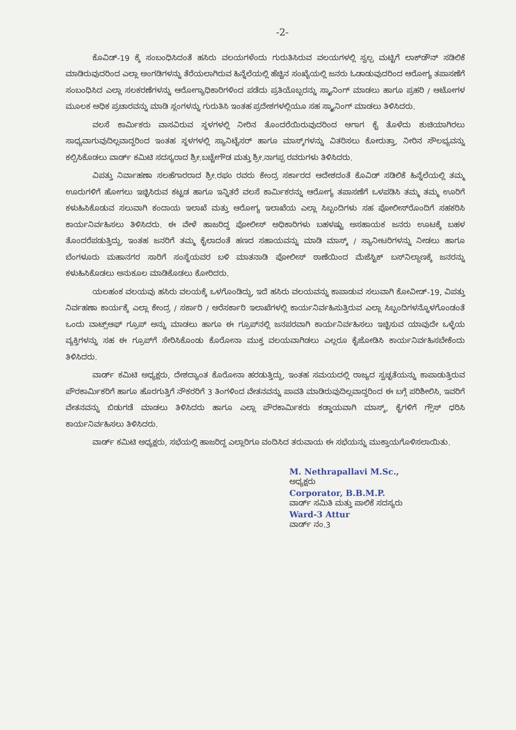-2-
ಕೊವಿಡ್-19 ಕ್ಕೆ ಸಂಬಂಧಿಸಿದಂತೆ ಹಸಿರು ವಲಯಗಳೆಂದು ಗುರುತಿಸಿರುವ ವಲಯಗಳಲ್ಲಿ ಸ್ವಲ್ಪ ಮಟ್ಟಿಗೆ ಲಾಕ್‌ಡೌನ್ ಸಡಿಲಿಕೆ ಮಾಡಿರುವುದರಿಂದ ಎಲ್ಲಾ ಅಂಗಡಿಗಳನ್ನು ತೆರೆಯಲಾಗಿರುವ ಹಿನ್ನೆಲೆಯಲ್ಲಿ ಹೆಚ್ಚಿನ ಸಂಖ್ಯೆಯಲ್ಲಿ ಜನರು ಓಡಾಡುವುದರಿಂದ ಆರೋಗ್ಯ ತಪಾಸಣೆಗೆ ಸಂಬಂಧಿಸಿದ ಎಲ್ಲಾ ಸಲಕರಣೆಗಳನ್ನು ಆರೋಗ್ಯಾಧಿಕಾರಿಗಳಿಂದ ಪಡೆದು ಪ್ರತಿಯೊಬ್ಬರನ್ನು ಸ್ಕ್ಯಾನಿಂಗ್ ಮಾಡಲು ಹಾಗೂ ಪ್ರಹರಿ / ಆಟೋಗಳ ಮೂಲಕ ಅಧಿಕ ಪ್ರಚಾರವನ್ನು ಮಾಡಿ ಸ್ಲಂಗಳನ್ನು ಗುರುತಿಸಿ ಇಂತಹ ಪ್ರದೇಶಗಳಲ್ಲಿಯೂ ಸಹ ಸ್ಕ್ಯಾನಿಂಗ್ ಮಾಡಲು ತಿಳಿಸಿದರು.
ವಲಸೆ ಕಾರ್ಮಿಕರು ವಾಸವಿರುವ ಸ್ಥಳಗಳಲ್ಲಿ ನೀರಿನ ತೊಂದರೆಯಿರುವುದರಿಂದ ಆಗಾಗ ಕೈ ತೊಳೆದು ಶುಚಿಯಾಗಿರಲು ಸಾಧ್ಯವಾಗುವುದಿಲ್ಲವಾದ್ದರಿಂದ ಇಂತಹ ಸ್ಥಳಗಳಲ್ಲಿ ಸ್ಯಾನಿಟೈಸರ್ ಹಾಗೂ ಮಾಸ್ಕ್‌ಗಳನ್ನು ವಿತರಿಸಲು ಕೋರುತ್ತಾ, ನೀರಿನ ಸೌಲಭ್ಯವನ್ನು ಕಲ್ಪಿಸಿಕೊಡಲು ವಾರ್ಡ್ ಕಮಿಟಿ ಸದಸ್ಯರಾದ ಶ್ರೀ.ಬಚ್ಚೇಗೌಡ ಮತ್ತು ಶ್ರೀ.ನಾಗಪ್ಪ ರವರುಗಳು ತಿಳಿಸಿದರು.
ವಿಪತ್ತು ನಿರ್ವಾಹಣಾ ಸಲಹೆಗಾರರಾದ ಶ್ರೀ.ರಘು ರವರು ಕೇಂದ್ರ ಸರ್ಕಾರದ ಆದೇಶದಂತೆ ಕೊವಿಡ್ ಸಡಿಲಿಕೆ ಹಿನ್ನೆಲೆಯಲ್ಲಿ ತಮ್ಮ ಊರುಗಳಿಗೆ ಹೋಗಲು ಇಚ್ಛಿಸಿರುವ ಕಟ್ಟಡ ಹಾಗೂ ಇನ್ನಿತರೆ ವಲಸೆ ಕಾರ್ಮಿಕರನ್ನು ಆರೋಗ್ಯ ತಪಾಸಣೆಗೆ ಒಳಪಡಿಸಿ ತಮ್ಮ ತಮ್ಮ ಊರಿಗೆ ಕಳುಹಿಸಿಕೊಡುವ ಸಲುವಾಗಿ ಕಂದಾಯ ಇಲಾಖೆ ಮತ್ತು ಆರೋಗ್ಯ ಇಲಾಖೆಯ ಎಲ್ಲಾ ಸಿಬ್ಬಂದಿಗಳು ಸಹ ಪೋಲೀಸ್‌ರೊಂದಿಗೆ ಸಹಕರಿಸಿ ಕಾರ್ಯನಿರ್ವಹಿಸಲು ತಿಳಿಸಿದರು. ಈ ವೇಳೆ ಹಾಜರಿದ್ದ ಪೋಲೀಸ್ ಅಧಿಕಾರಿಗಳು ಬಹಳಷ್ಟು ಅಸಹಾಯಕ ಜನರು ಊಟಕ್ಕೆ ಬಹಳ ತೊಂದರೆಪಡುತ್ತಿದ್ದು, ಇಂತಹ ಜನರಿಗೆ ತಮ್ಮ ಕೈಲಾದಂತೆ ಹಣದ ಸಹಾಯವನ್ನು ಮಾಡಿ ಮಾಸ್ಕ್ / ಸ್ಯಾನೀಟರಿಗಳನ್ನು ನೀಡಲು ಹಾಗೂ ಬೆಂಗಳೂರು ಮಹಾನಗರ ಸಾರಿಗೆ ಸಂಸ್ಥೆಯವರ ಬಳಿ ಮಾತನಾಡಿ ಪೋಲೀಸ್ ಠಾಣೆಯಿಂದ ಮೆಜೆಸ್ಟಿಕ್ ಬಸ್‌ನಿಲ್ದಾಣಕ್ಕೆ ಜನರನ್ನು ಕಳುಹಿಸಿಕೊಡಲು ಅನುಕೂಲ ಮಾಡಿಕೊಡಲು ಕೋರಿದರು.
ಯಲಹಂಕ ವಲಯವು ಹಸಿರು ವಲಯಕ್ಕೆ ಒಳಗೊಂಡಿದ್ದು, ಇದೆ ಹಸಿರು ವಲಯವನ್ನು ಕಾಪಾಡುವ ಸಲುವಾಗಿ ಕೋವೀಡ್-19, ವಿಪತ್ತು ನಿರ್ವಹಣಾ ಕಾರ್ಯಕ್ಕೆ ಎಲ್ಲಾ ಕೇಂದ್ರ / ಸರ್ಕಾರಿ / ಅರೆಸರ್ಕಾರಿ ಇಲಾಖೆಗಳಲ್ಲಿ ಕಾರ್ಯನಿರ್ವಹಿಸುತ್ತಿರುವ ಎಲ್ಲಾ ಸಿಬ್ಬಂದಿಗಳನ್ನೊಳಗೊಂಡಂತೆ ಒಂದು ವಾಟ್ಸ್‌ಆಫ್ ಗ್ರೂಪ್ ಅನ್ನು ಮಾಡಲು ಹಾಗೂ ಈ ಗ್ರೂಪ್‌ನಲ್ಲಿ ಜನಪರವಾಗಿ ಕಾರ್ಯನಿರ್ವಹಿಸಲು ಇಚ್ಛಿಸುವ ಯಾವುದೇ ಒಳ್ಳೆಯ ವ್ಯಕ್ತಿಗಳನ್ನು ಸಹ ಈ ಗ್ರೂಪ್‌ಗೆ ಸೇರಿಸಿಕೊಂಡು ಕೊರೋನಾ ಮುಕ್ತ ವಲಯವಾಗಿಡಲು ಎಲ್ಲರೂ ಕೈಜೋಡಿಸಿ ಕಾರ್ಯನಿರ್ವಹಿಸಬೇಕೆಂದು ತಿಳಿಸಿದರು.
ವಾರ್ಡ್ ಕಮಿಟಿ ಅಧ್ಯಕ್ಷರು, ದೇಶದ್ಯಾಂತ ಕೊರೋನಾ ಹರಡುತ್ತಿದ್ದು, ಇಂತಹ ಸಮಯದಲ್ಲಿ ರಾಜ್ಯದ ಸ್ವಚ್ಛತೆಯನ್ನು ಕಾಪಾಡುತ್ತಿರುವ ಪೌರಕಾರ್ಮಿಕರಿಗೆ ಹಾಗೂ ಹೊರಗುತ್ತಿಗೆ ನೌಕರರಿಗೆ 3 ತಿಂಗಳಿಂದ ವೇತನವನ್ನು ಪಾವತಿ ಮಾಡಿರುವುದಿಲ್ಲವಾದ್ದರಿಂದ ಈ ಬಗ್ಗೆ ಪರಿಶೀಲಿಸಿ, ಇವರಿಗೆ ವೇತನವನ್ನು ಬಿಡುಗಡೆ ಮಾಡಲು ತಿಳಿಸಿದರು ಹಾಗೂ ಎಲ್ಲಾ ಪೌರಕಾರ್ಮಿಕರು ಕಡ್ಡಾಯವಾಗಿ ಮಾಸ್ಕ್, ಕೈಗಳಿಗೆ ಗ್ಲೌಸ್ ಧರಿಸಿ ಕಾರ್ಯನಿರ್ವಹಿಸಲು ತಿಳಿಸಿದರು.
ವಾರ್ಡ್ ಕಮಿಟಿ ಅಧ್ಯಕ್ಷರು, ಸಭೆಯಲ್ಲಿ ಹಾಜರಿದ್ದ ಎಲ್ಲಾರಿಗೂ ವಂದಿಸಿದ ತರುವಾಯ ಈ ಸಭೆಯನ್ನು ಮುಕ್ತಾಯಗೊಳಿಸಲಾಯಿತು.
M. Nethrapallavi M.Sc.,
ಅಧ್ಯಕ್ಷರು
Corporator, B.B.M.P.
ವಾರ್ಡ್ ಸಮಿತಿ ಮತ್ತು ಪಾಲಿಕೆ ಸದಸ್ಯರು
Ward-3 Attur
ವಾರ್ಡ್ ನಂ.3